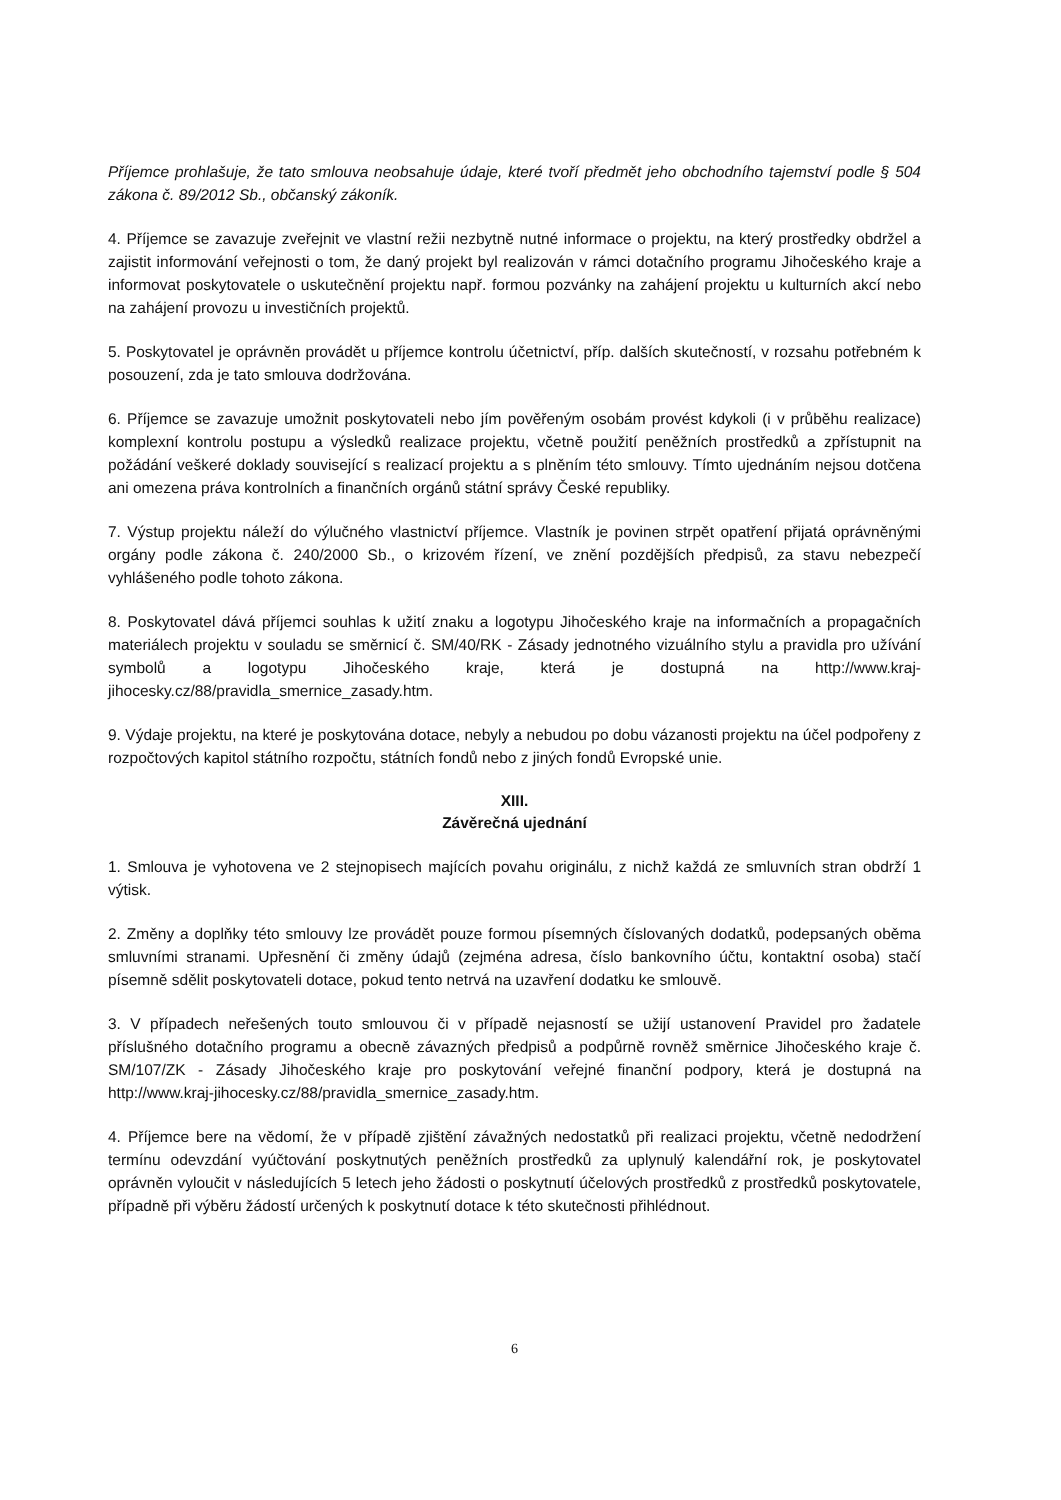Příjemce prohlašuje, že tato smlouva neobsahuje údaje, které tvoří předmět jeho obchodního tajemství podle § 504 zákona č. 89/2012 Sb., občanský zákoník.
4. Příjemce se zavazuje zveřejnit ve vlastní režii nezbytně nutné informace o projektu, na který prostředky obdržel a zajistit informování veřejnosti o tom, že daný projekt byl realizován v rámci dotačního programu Jihočeského kraje a informovat poskytovatele o uskutečnění projektu např. formou pozvánky na zahájení projektu u kulturních akcí nebo na zahájení provozu u investičních projektů.
5. Poskytovatel je oprávněn provádět u příjemce kontrolu účetnictví, příp. dalších skutečností, v rozsahu potřebném k posouzení, zda je tato smlouva dodržována.
6. Příjemce se zavazuje umožnit poskytovateli nebo jím pověřeným osobám provést kdykoli (i v průběhu realizace) komplexní kontrolu postupu a výsledků realizace projektu, včetně použití peněžních prostředků a zpřístupnit na požádání veškeré doklady související s realizací projektu a s plněním této smlouvy. Tímto ujednáním nejsou dotčena ani omezena práva kontrolních a finančních orgánů státní správy České republiky.
7. Výstup projektu náleží do výlučného vlastnictví příjemce. Vlastník je povinen strpět opatření přijatá oprávněnými orgány podle zákona č. 240/2000 Sb., o krizovém řízení, ve znění pozdějších předpisů, za stavu nebezpečí vyhlášeného podle tohoto zákona.
8. Poskytovatel dává příjemci souhlas k užití znaku a logotypu Jihočeského kraje na informačních a propagačních materiálech projektu v souladu se směrnicí č. SM/40/RK - Zásady jednotného vizuálního stylu a pravidla pro užívání symbolů a logotypu Jihočeského kraje, která je dostupná na http://www.kraj-jihocesky.cz/88/pravidla_smernice_zasady.htm.
9. Výdaje projektu, na které je poskytována dotace, nebyly a nebudou po dobu vázanosti projektu na účel podpořeny z rozpočtových kapitol státního rozpočtu, státních fondů nebo z jiných fondů Evropské unie.
XIII.
Závěrečná ujednání
1. Smlouva je vyhotovena ve 2 stejnopisech majících povahu originálu, z nichž každá ze smluvních stran obdrží 1 výtisk.
2. Změny a doplňky této smlouvy lze provádět pouze formou písemných číslovaných dodatků, podepsaných oběma smluvními stranami. Upřesnění či změny údajů (zejména adresa, číslo bankovního účtu, kontaktní osoba) stačí písemně sdělit poskytovateli dotace, pokud tento netrvá na uzavření dodatku ke smlouvě.
3. V případech neřešených touto smlouvou či v případě nejasností se užijí ustanovení Pravidel pro žadatele příslušného dotačního programu a obecně závazných předpisů a podpůrně rovněž směrnice Jihočeského kraje č. SM/107/ZK - Zásady Jihočeského kraje pro poskytování veřejné finanční podpory, která je dostupná na http://www.kraj-jihocesky.cz/88/pravidla_smernice_zasady.htm.
4. Příjemce bere na vědomí, že v případě zjištění závažných nedostatků při realizaci projektu, včetně nedodržení termínu odevzdání vyúčtování poskytnutých peněžních prostředků za uplynulý kalendářní rok, je poskytovatel oprávněn vyloučit v následujících 5 letech jeho žádosti o poskytnutí účelových prostředků z prostředků poskytovatele, případně při výběru žádostí určených k poskytnutí dotace k této skutečnosti přihlédnout.
6